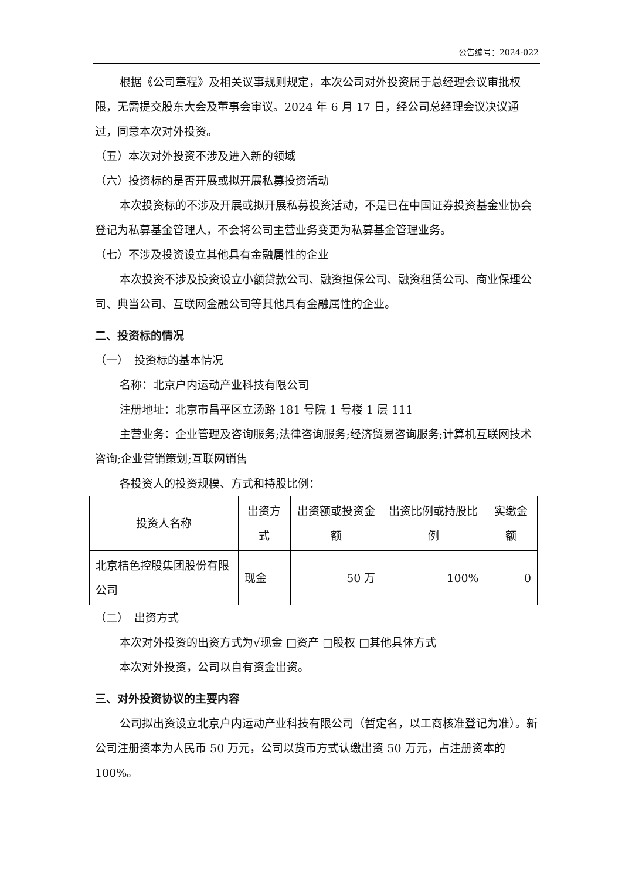公告编号：2024-022
根据《公司章程》及相关议事规则规定，本次公司对外投资属于总经理会议审批权限，无需提交股东大会及董事会审议。2024 年 6 月 17 日，经公司总经理会议决议通过，同意本次对外投资。
（五）本次对外投资不涉及进入新的领域
（六）投资标的是否开展或拟开展私募投资活动
本次投资标的不涉及开展或拟开展私募投资活动，不是已在中国证券投资基金业协会登记为私募基金管理人，不会将公司主营业务变更为私募基金管理业务。
（七）不涉及投资设立其他具有金融属性的企业
本次投资不涉及投资设立小额贷款公司、融资担保公司、融资租赁公司、商业保理公司、典当公司、互联网金融公司等其他具有金融属性的企业。
二、投资标的情况
（一）　投资标的基本情况
名称：北京户内运动产业科技有限公司
注册地址：北京市昌平区立汤路 181 号院 1 号楼 1 层 111
主营业务：企业管理及咨询服务;法律咨询服务;经济贸易咨询服务;计算机互联网技术咨询;企业营销策划;互联网销售
各投资人的投资规模、方式和持股比例：
| 投资人名称 | 出资方式 | 出资额或投资金额 | 出资比例或持股比例 | 实缴金额 |
| 北京桔色控股集团股份有限公司 | 现金 | 50 万 | 100% | 0 |
（二）　出资方式
本次对外投资的出资方式为√现金 □资产 □股权 □其他具体方式
本次对外投资，公司以自有资金出资。
三、对外投资协议的主要内容
公司拟出资设立北京户内运动产业科技有限公司（暂定名，以工商核准登记为准）。新公司注册资本为人民币 50 万元，公司以货币方式认缴出资 50 万元，占注册资本的 100%。